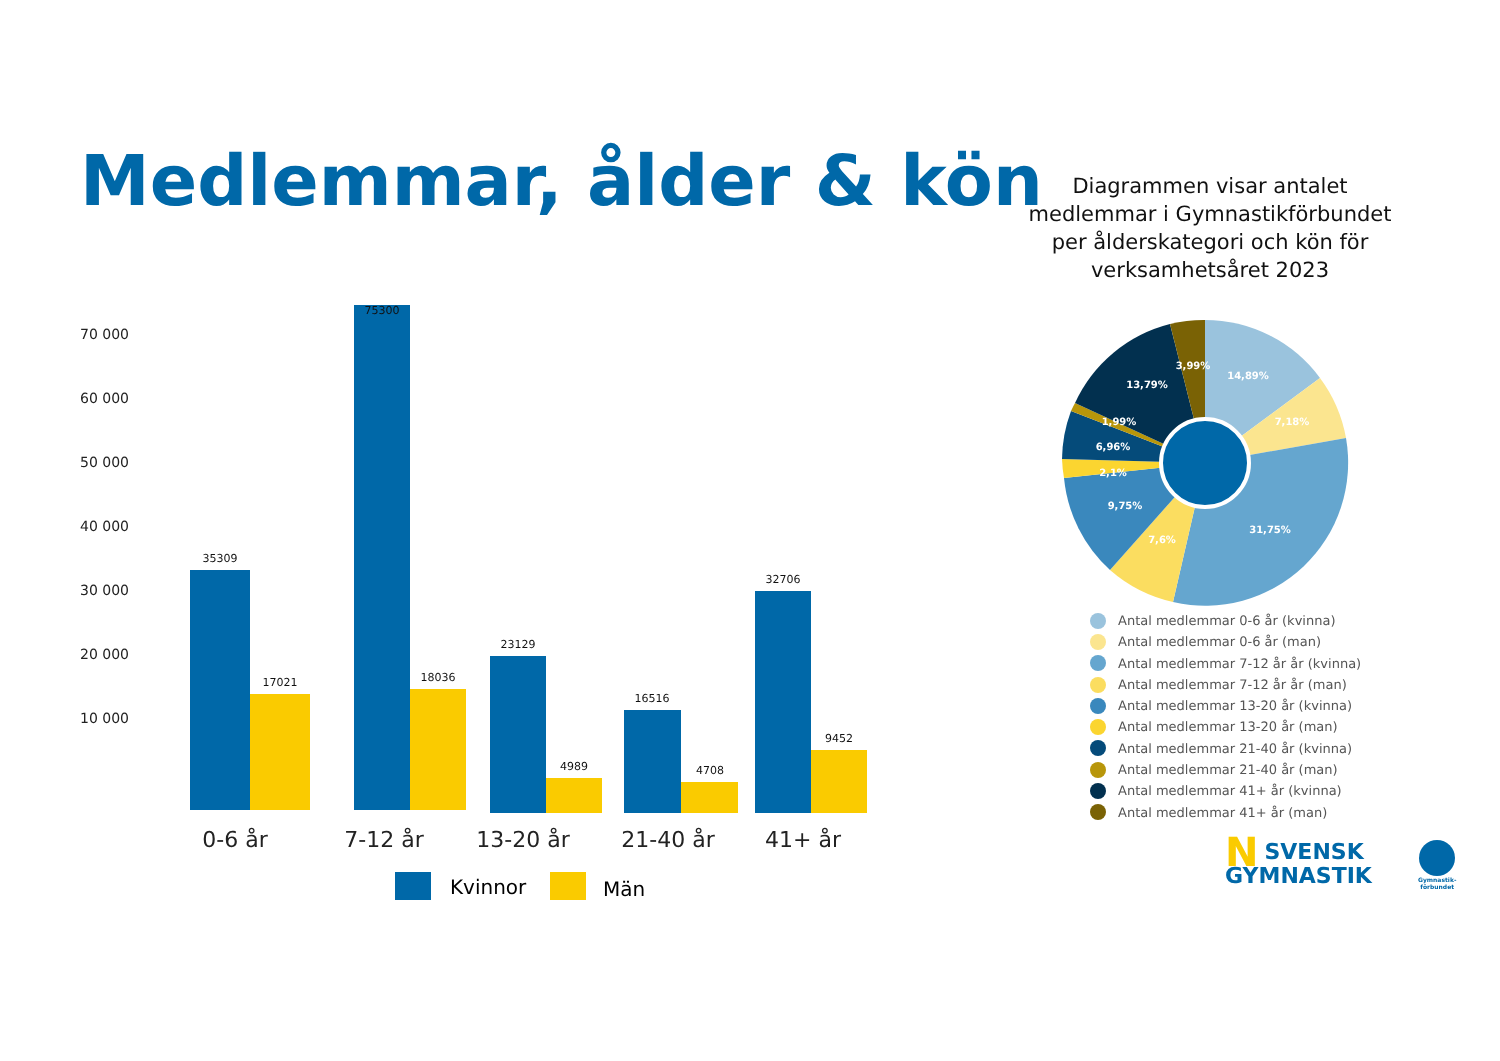Medlemmar, ålder & kön
Diagrammen visar antalet medlemmar i Gymnastikförbundet per ålderskategori och kön för verksamhetsåret 2023
70 000
60 000
50 000
40 000
30 000
20 000
10 000
35309
17021
75300
18036
23129
4989
16516
4708
32706
9452
0-6 år
7-12 år
13-20 år
21-40 år
41+ år
Kvinnor
Män
14,89%
7,18%
31,75%
7,6%
9,75%
2,1%
6,96%
1,99%
13,79%
3,99%
Antal medlemmar 0-6 år (kvinna)
Antal medlemmar 0-6 år (man)
Antal medlemmar 7-12 år år (kvinna)
Antal medlemmar 7-12 år år (man)
Antal medlemmar 13-20 år (kvinna)
Antal medlemmar 13-20 år (man)
Antal medlemmar 21-40 år (kvinna)
Antal medlemmar 21-40 år (man)
Antal medlemmar 41+ år (kvinna)
Antal medlemmar 41+ år (man)
NSVENSK
GYMNASTIK
Gymnastik-
förbundet